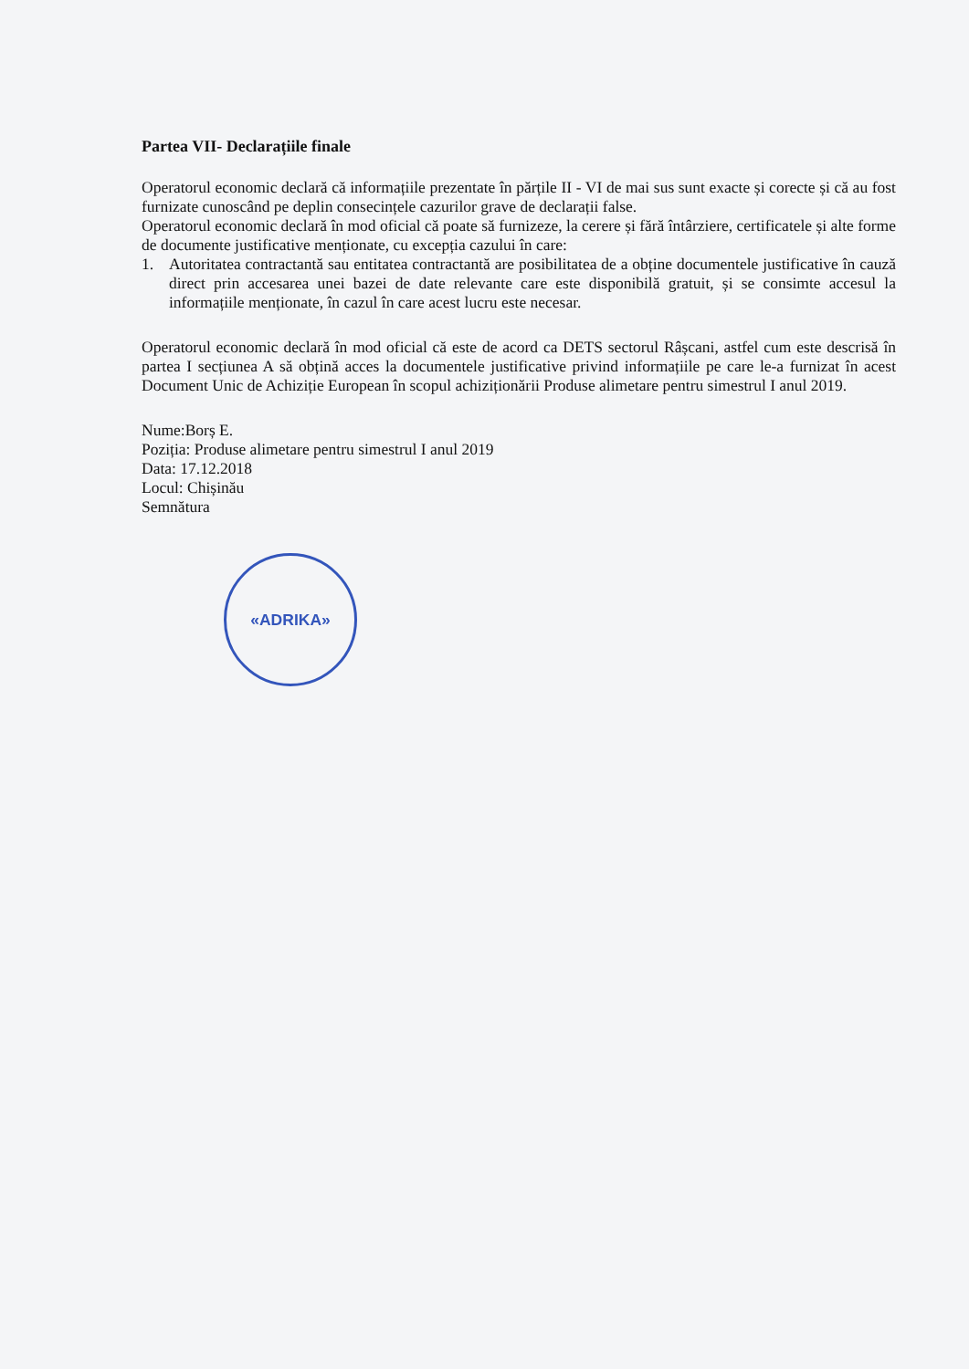Partea VII- Declarațiile finale
Operatorul economic declară că informațiile prezentate în părțile II - VI de mai sus sunt exacte și corecte și că au fost furnizate cunoscând pe deplin consecințele cazurilor grave de declarații false.
Operatorul economic declară în mod oficial că poate să furnizeze, la cerere și fără întârziere, certificatele și alte forme de documente justificative menționate, cu excepția cazului în care:
1. Autoritatea contractantă sau entitatea contractantă are posibilitatea de a obține documentele justificative în cauză direct prin accesarea unei bazei de date relevante care este disponibilă gratuit, și se consimte accesul la informațiile menționate, în cazul în care acest lucru este necesar.
Operatorul economic declară în mod oficial că este de acord ca DETS sectorul Râșcani, astfel cum este descrisă în partea I secțiunea A să obțină acces la documentele justificative privind informațiile pe care le-a furnizat în acest Document Unic de Achiziție European în scopul achiziționării Produse alimetare pentru simestrul I anul 2019.
Nume:Borș E.
Poziția: Produse alimetare pentru simestrul I anul 2019
Data: 17.12.2018
Locul: Chișinău
Semnătura
«ADRIKA»